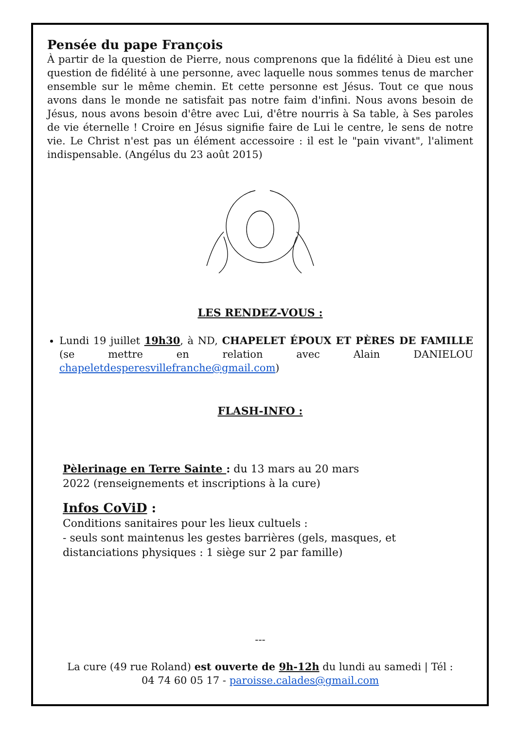Pensée du pape François
À partir de la question de Pierre, nous comprenons que la fidélité à Dieu est une question de fidélité à une personne, avec laquelle nous sommes tenus de marcher ensemble sur le même chemin. Et cette personne est Jésus. Tout ce que nous avons dans le monde ne satisfait pas notre faim d'infini. Nous avons besoin de Jésus, nous avons besoin d'être avec Lui, d'être nourris à Sa table, à Ses paroles de vie éternelle ! Croire en Jésus signifie faire de Lui le centre, le sens de notre vie. Le Christ n'est pas un élément accessoire : il est le "pain vivant", l'aliment indispensable. (Angélus du 23 août 2015)
LES RENDEZ-VOUS :
Lundi 19 juillet 19h30, à ND, CHAPELET ÉPOUX ET PÈRES DE FAMILLE (se mettre en relation avec Alain DANIELOU chapeletdesperesvillefranche@gmail.com)
FLASH-INFO :
Pèlerinage en Terre Sainte : du 13 mars au 20 mars
2022 (renseignements et inscriptions à la cure)
Infos CoViD :
Conditions sanitaires pour les lieux cultuels :
- seuls sont maintenus les gestes barrières (gels, masques, et
distanciations physiques : 1 siège sur 2 par famille)
---
La cure (49 rue Roland) est ouverte de 9h-12h du lundi au samedi | Tél :
04 74 60 05 17 - paroisse.calades@gmail.com